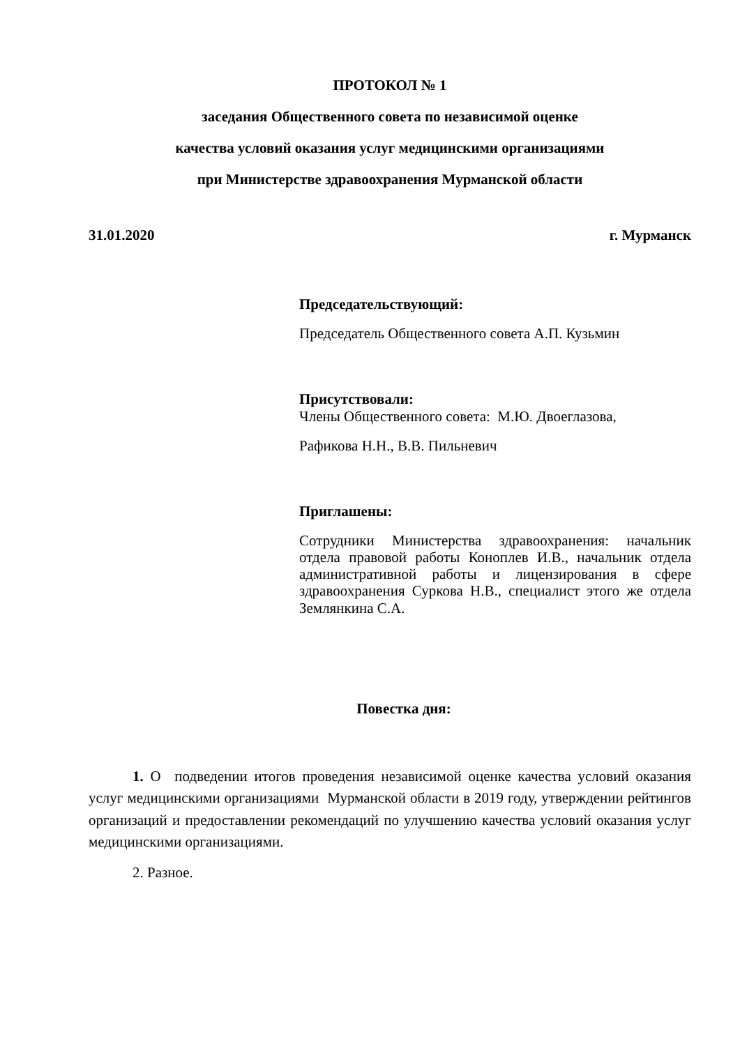ПРОТОКОЛ № 1
заседания Общественного совета по независимой оценке
качества условий оказания услуг медицинскими организациями
при Министерстве здравоохранения Мурманской области
31.01.2020 г. Мурманск
Председательствующий:
Председатель Общественного совета А.П. Кузьмин
Присутствовали:
Члены Общественного совета: М.Ю. Двоеглазова,
Рафикова Н.Н., В.В. Пильневич
Приглашены:
Сотрудники Министерства здравоохранения: начальник отдела правовой работы Коноплев И.В., начальник отдела административной работы и лицензирования в сфере здравоохранения Суркова Н.В., специалист этого же отдела Землянкина С.А.
Повестка дня:
1. О подведении итогов проведения независимой оценке качества условий оказания услуг медицинскими организациями Мурманской области в 2019 году, утверждении рейтингов организаций и предоставлении рекомендаций по улучшению качества условий оказания услуг медицинскими организациями.
2. Разное.